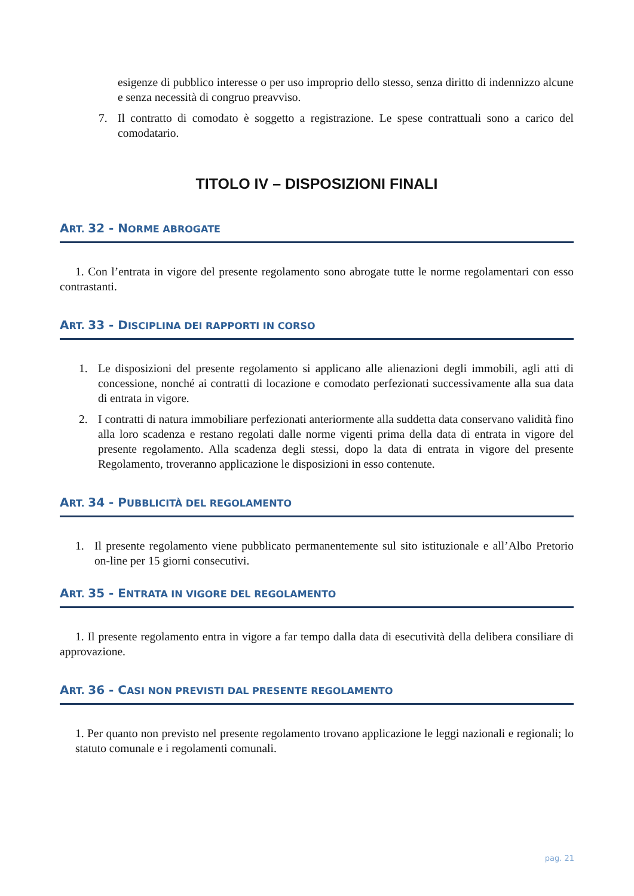esigenze di pubblico interesse o per uso improprio dello stesso, senza diritto di indennizzo alcune e senza necessità di congruo preavviso.
7. Il contratto di comodato è soggetto a registrazione. Le spese contrattuali sono a carico del comodatario.
TITOLO IV – DISPOSIZIONI FINALI
ART. 32 - NORME ABROGATE
1. Con l’entrata in vigore del presente regolamento sono abrogate tutte le norme regolamentari con esso contrastanti.
ART. 33 - DISCIPLINA DEI RAPPORTI IN CORSO
1. Le disposizioni del presente regolamento si applicano alle alienazioni degli immobili, agli atti di concessione, nonché ai contratti di locazione e comodato perfezionati successivamente alla sua data di entrata in vigore.
2. I contratti di natura immobiliare perfezionati anteriormente alla suddetta data conservano validità fino alla loro scadenza e restano regolati dalle norme vigenti prima della data di entrata in vigore del presente regolamento. Alla scadenza degli stessi, dopo la data di entrata in vigore del presente Regolamento, troveranno applicazione le disposizioni in esso contenute.
ART. 34 - PUBBLICITÀ DEL REGOLAMENTO
1. Il presente regolamento viene pubblicato permanentemente sul sito istituzionale e all’Albo Pretorio on-line per 15 giorni consecutivi.
ART. 35 - ENTRATA IN VIGORE DEL REGOLAMENTO
1. Il presente regolamento entra in vigore a far tempo dalla data di esecutività della delibera consiliare di approvazione.
ART. 36 - CASI NON PREVISTI DAL PRESENTE REGOLAMENTO
1. Per quanto non previsto nel presente regolamento trovano applicazione le leggi nazionali e regionali; lo statuto comunale e i regolamenti comunali.
pag. 21